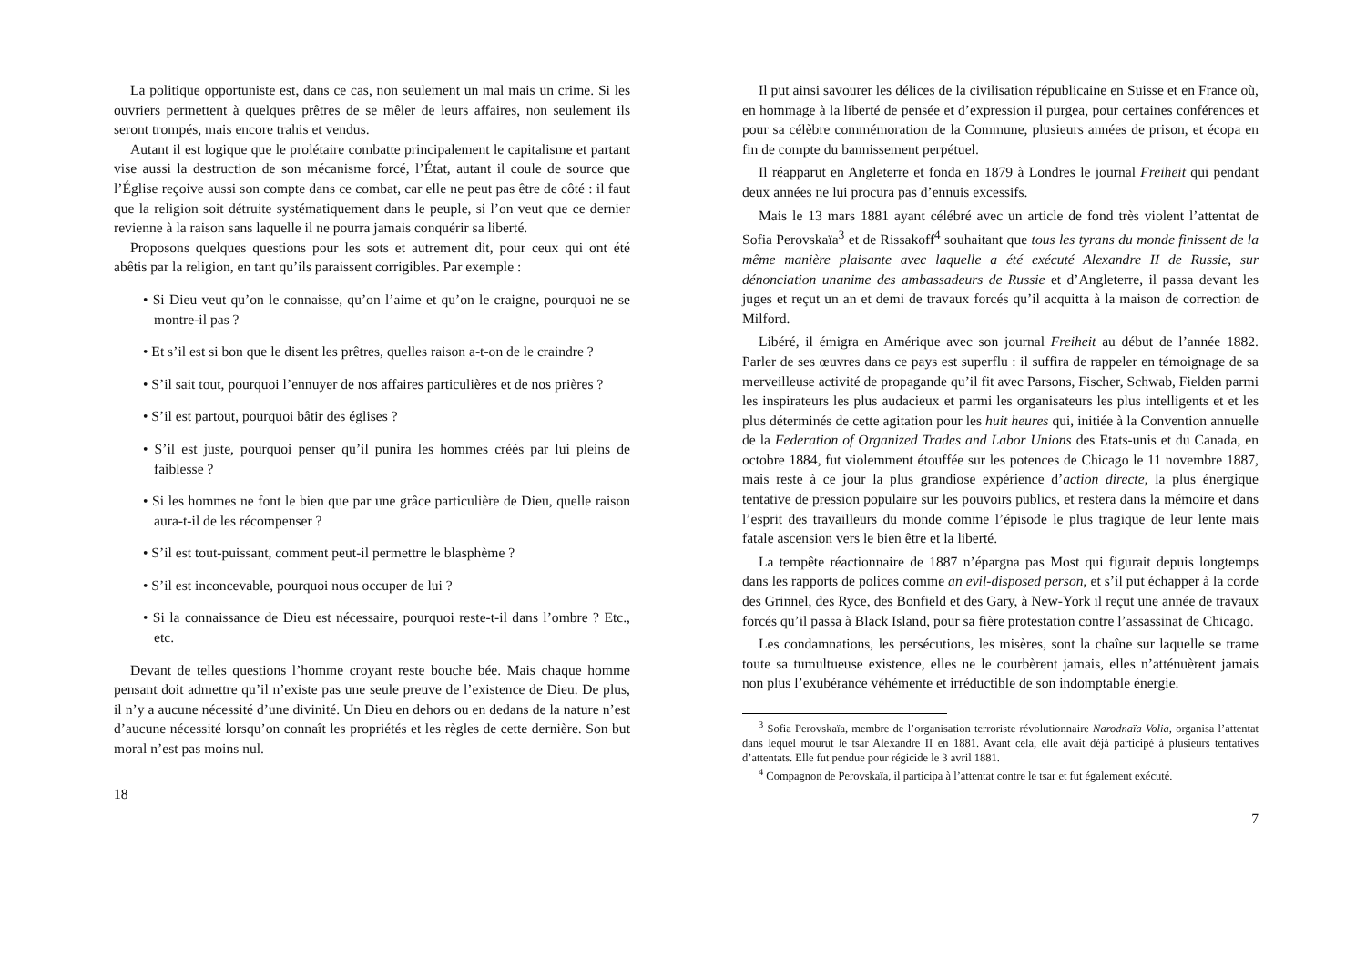La politique opportuniste est, dans ce cas, non seulement un mal mais un crime. Si les ouvriers permettent à quelques prêtres de se mêler de leurs affaires, non seulement ils seront trompés, mais encore trahis et vendus.
Autant il est logique que le prolétaire combatte principalement le capitalisme et partant vise aussi la destruction de son mécanisme forcé, l’État, autant il coule de source que l’Église reçoive aussi son compte dans ce combat, car elle ne peut pas être de côté : il faut que la religion soit détruite systématiquement dans le peuple, si l’on veut que ce dernier revienne à la raison sans laquelle il ne pourra jamais conquérir sa liberté.
Proposons quelques questions pour les sots et autrement dit, pour ceux qui ont été abêtis par la religion, en tant qu’ils paraissent corrigibles. Par exemple :
• Si Dieu veut qu’on le connaisse, qu’on l’aime et qu’on le craigne, pourquoi ne se montre-il pas ?
• Et s’il est si bon que le disent les prêtres, quelles raison a-t-on de le craindre ?
• S’il sait tout, pourquoi l’ennuyer de nos affaires particulières et de nos prières ?
• S’il est partout, pourquoi bâtir des églises ?
• S’il est juste, pourquoi penser qu’il punira les hommes créés par lui pleins de faiblesse ?
• Si les hommes ne font le bien que par une grâce particulière de Dieu, quelle raison aura-t-il de les récompenser ?
• S’il est tout-puissant, comment peut-il permettre le blasphème ?
• S’il est inconcevable, pourquoi nous occuper de lui ?
• Si la connaissance de Dieu est nécessaire, pourquoi reste-t-il dans l’ombre ? Etc., etc.
Devant de telles questions l’homme croyant reste bouche bée. Mais chaque homme pensant doit admettre qu’il n’existe pas une seule preuve de l’existence de Dieu. De plus, il n’y a aucune nécessité d’une divinité. Un Dieu en dehors ou en dedans de la nature n’est d’aucune nécessité lorsqu’on connaît les propriétés et les règles de cette dernière. Son but moral n’est pas moins nul.
18
Il put ainsi savourer les délices de la civilisation républicaine en Suisse et en France où, en hommage à la liberté de pensée et d’expression il purgea, pour certaines conférences et pour sa célèbre commémoration de la Commune, plusieurs années de prison, et écopa en fin de compte du bannissement perpétuel.
Il réapparut en Angleterre et fonda en 1879 à Londres le journal Freiheit qui pendant deux années ne lui procura pas d’ennuis excessifs.
Mais le 13 mars 1881 ayant célébré avec un article de fond très violent l’attentat de Sofia Perovskaïa<sup>3</sup> et de Rissakoff<sup>4</sup> souhaitant que tous les tyrans du monde finissent de la même manière plaisante avec laquelle a été exécuté Alexandre II de Russie, sur dénonciation unanime des ambassadeurs de Russie et d’Angleterre, il passa devant les juges et reçut un an et demi de travaux forcés qu’il acquitta à la maison de correction de Milford.
Libéré, il émigra en Amérique avec son journal Freiheit au début de l’année 1882. Parler de ses œuvres dans ce pays est superflu : il suffira de rappeler en témoignage de sa merveilleuse activité de propagande qu’il fit avec Parsons, Fischer, Schwab, Fielden parmi les inspirateurs les plus audacieux et parmi les organisateurs les plus intelligents et et les plus déterminés de cette agitation pour les huit heures qui, initiée à la Convention annuelle de la Federation of Organized Trades and Labor Unions des Etats-unis et du Canada, en octobre 1884, fut violemment étouffée sur les potences de Chicago le 11 novembre 1887, mais reste à ce jour la plus grandiose expérience d’action directe, la plus énergique tentative de pression populaire sur les pouvoirs publics, et restera dans la mémoire et dans l’esprit des travailleurs du monde comme l’épisode le plus tragique de leur lente mais fatale ascension vers le bien être et la liberté.
La tempête réactionnaire de 1887 n’épargna pas Most qui figurait depuis longtemps dans les rapports de polices comme an evil-disposed person, et s’il put échapper à la corde des Grinnel, des Ryce, des Bonfield et des Gary, à New-York il reçut une année de travaux forcés qu’il passa à Black Island, pour sa fière protestation contre l’assassinat de Chicago.
Les condamnations, les persécutions, les misères, sont la chaîne sur laquelle se trame toute sa tumultueuse existence, elles ne le courbèrent jamais, elles n’atténuèrent jamais non plus l’exubérance véhémente et irréductible de son indomptable énergie.
<sup>3</sup> Sofia Perovskaïa, membre de l’organisation terroriste révolutionnaire Narodnaïa Volia, organisa l’attentat dans lequel mourut le tsar Alexandre II en 1881. Avant cela, elle avait déjà participé à plusieurs tentatives d’attentats. Elle fut pendue pour régicide le 3 avril 1881.
<sup>4</sup> Compagnon de Perovskaïa, il participa à l’attentat contre le tsar et fut également exécuté.
7